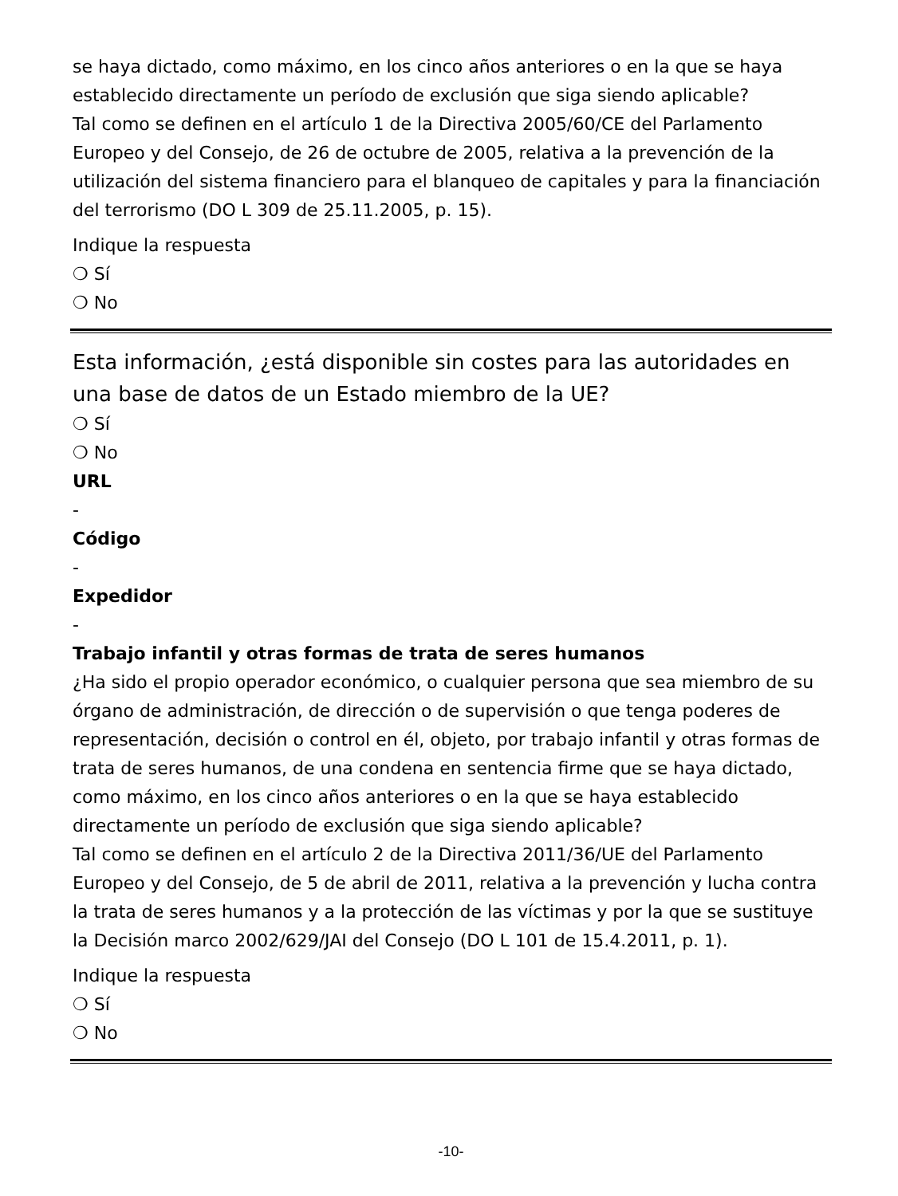se haya dictado, como máximo, en los cinco años anteriores o en la que se haya establecido directamente un período de exclusión que siga siendo aplicable?
Tal como se definen en el artículo 1 de la Directiva 2005/60/CE del Parlamento Europeo y del Consejo, de 26 de octubre de 2005, relativa a la prevención de la utilización del sistema financiero para el blanqueo de capitales y para la financiación del terrorismo (DO L 309 de 25.11.2005, p. 15).
Indique la respuesta
❍ Sí
❍ No
Esta información, ¿está disponible sin costes para las autoridades en una base de datos de un Estado miembro de la UE?
❍ Sí
❍ No
URL
-
Código
-
Expedidor
-
Trabajo infantil y otras formas de trata de seres humanos
¿Ha sido el propio operador económico, o cualquier persona que sea miembro de su órgano de administración, de dirección o de supervisión o que tenga poderes de representación, decisión o control en él, objeto, por trabajo infantil y otras formas de trata de seres humanos, de una condena en sentencia firme que se haya dictado, como máximo, en los cinco años anteriores o en la que se haya establecido directamente un período de exclusión que siga siendo aplicable?
Tal como se definen en el artículo 2 de la Directiva 2011/36/UE del Parlamento Europeo y del Consejo, de 5 de abril de 2011, relativa a la prevención y lucha contra la trata de seres humanos y a la protección de las víctimas y por la que se sustituye la Decisión marco 2002/629/JAI del Consejo (DO L 101 de 15.4.2011, p. 1).
Indique la respuesta
❍ Sí
❍ No
-10-